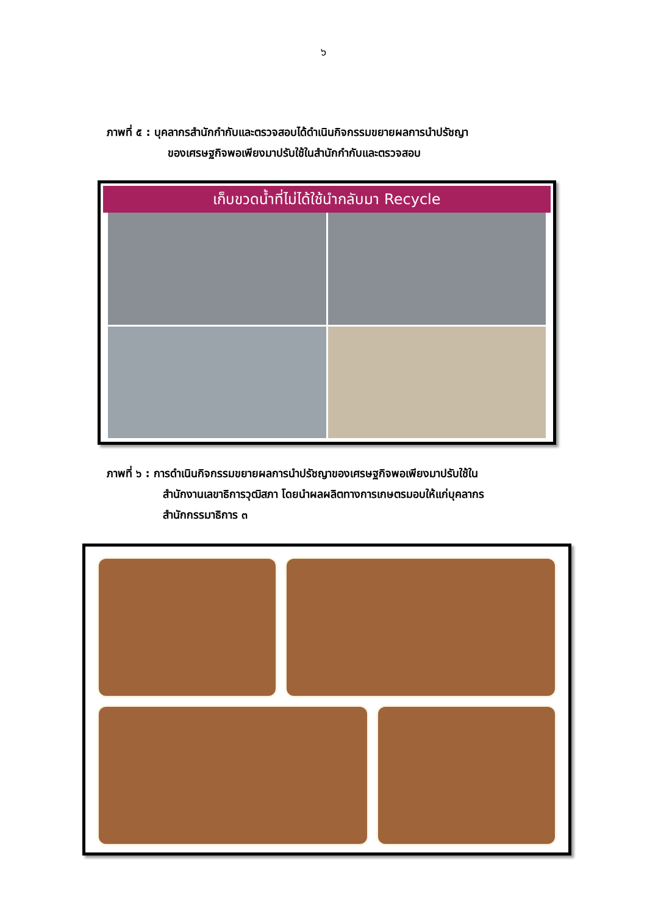๖
ภาพที่ ๕ : บุคลากรสำนักกำกับและตรวจสอบได้ดำเนินกิจกรรมขยายผลการนำปรัชญา
ของเศรษฐกิจพอเพียงมาปรับใช้ในสำนักกำกับและตรวจสอบ
เก็บขวดน้ำที่ไม่ได้ใช้นำกลับมา Recycle
ภาพที่ ๖ : การดำเนินกิจกรรมขยายผลการนำปรัชญาของเศรษฐกิจพอเพียงมาปรับใช้ใน
สำนักงานเลขาธิการวุฒิสภา โดยนำผลผลิตทางการเกษตรมอบให้แก่บุคลากร
สำนักกรรมาธิการ ๓